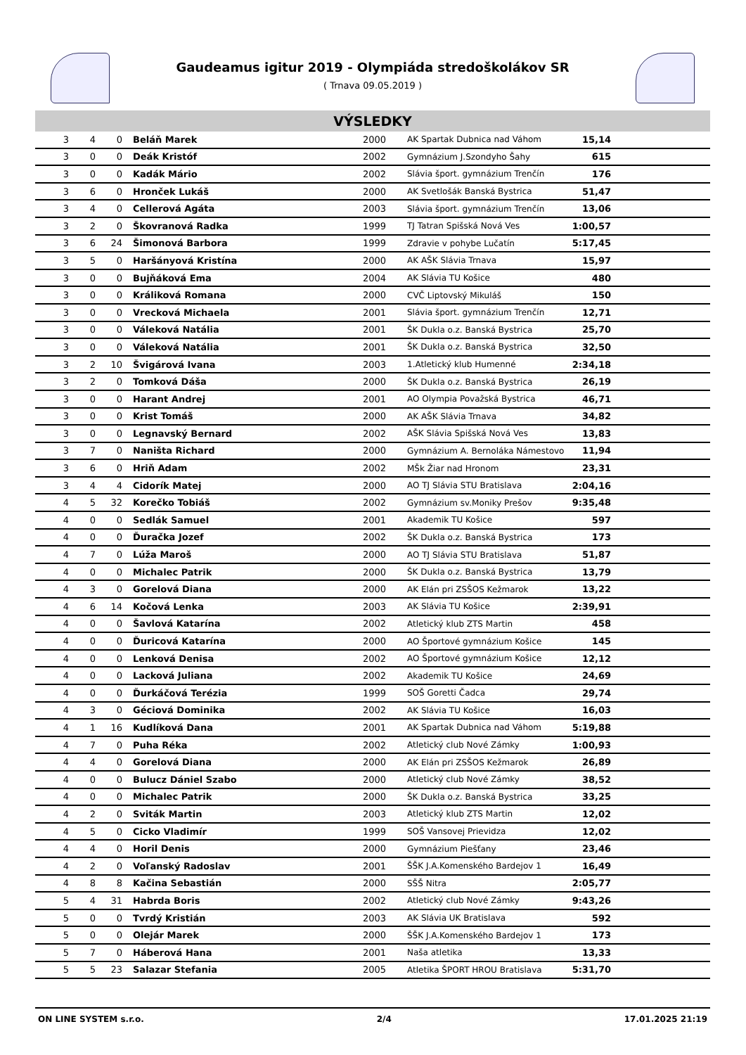Gaudeamus igitur 2019 - Olympiáda stredoškolákov SR
( Trnava 09.05.2019 )
VÝSLEDKY
| 3 | 4 | 0 | Beláň Marek | 2000 | AK Spartak Dubnica nad Váhom | 15,14 | |
| 3 | 0 | 0 | Deák Kristóf | 2002 | Gymnázium J.Szondyho Šahy | 615 | |
| 3 | 0 | 0 | Kadák Mário | 2002 | Slávia šport. gymnázium Trenčín | 176 | |
| 3 | 6 | 0 | Hronček Lukáš | 2000 | AK Svetlošák Banská Bystrica | 51,47 | |
| 3 | 4 | 0 | Cellerová Agáta | 2003 | Slávia šport. gymnázium Trenčín | 13,06 | |
| 3 | 2 | 0 | Škovranová Radka | 1999 | TJ Tatran Spišská Nová Ves | 1:00,57 | |
| 3 | 6 | 24 | Šimonová Barbora | 1999 | Zdravie v pohybe Lučatín | 5:17,45 | |
| 3 | 5 | 0 | Haršányová Kristína | 2000 | AK AŠK Slávia Trnava | 15,97 | |
| 3 | 0 | 0 | Bujňáková Ema | 2004 | AK Slávia TU Košice | 480 | |
| 3 | 0 | 0 | Králiková Romana | 2000 | CVČ Liptovský Mikuláš | 150 | |
| 3 | 0 | 0 | Vrecková Michaela | 2001 | Slávia šport. gymnázium Trenčín | 12,71 | |
| 3 | 0 | 0 | Váleková Natália | 2001 | ŠK Dukla o.z. Banská Bystrica | 25,70 | |
| 3 | 0 | 0 | Váleková Natália | 2001 | ŠK Dukla o.z. Banská Bystrica | 32,50 | |
| 3 | 2 | 10 | Švigárová Ivana | 2003 | 1.Atletický klub Humenné | 2:34,18 | |
| 3 | 2 | 0 | Tomková Dáša | 2000 | ŠK Dukla o.z. Banská Bystrica | 26,19 | |
| 3 | 0 | 0 | Harant Andrej | 2001 | AO Olympia Považská Bystrica | 46,71 | |
| 3 | 0 | 0 | Krist Tomáš | 2000 | AK AŠK Slávia Trnava | 34,82 | |
| 3 | 0 | 0 | Legnavský Bernard | 2002 | AŠK Slávia Spišská Nová Ves | 13,83 | |
| 3 | 7 | 0 | Naništa Richard | 2000 | Gymnázium A. Bernoláka Námestovo | 11,94 | |
| 3 | 6 | 0 | Hriň Adam | 2002 | MŠk Žiar nad Hronom | 23,31 | |
| 3 | 4 | 4 | Cidorík Matej | 2000 | AO TJ Slávia STU Bratislava | 2:04,16 | |
| 4 | 5 | 32 | Korečko Tobiáš | 2002 | Gymnázium sv.Moniky Prešov | 9:35,48 | |
| 4 | 0 | 0 | Sedlák Samuel | 2001 | Akademik TU Košice | 597 | |
| 4 | 0 | 0 | Ďuračka Jozef | 2002 | ŠK Dukla o.z. Banská Bystrica | 173 | |
| 4 | 7 | 0 | Lúža Maroš | 2000 | AO TJ Slávia STU Bratislava | 51,87 | |
| 4 | 0 | 0 | Michalec Patrik | 2000 | ŠK Dukla o.z. Banská Bystrica | 13,79 | |
| 4 | 3 | 0 | Gorelová Diana | 2000 | AK Elán pri ZSŠOS Kežmarok | 13,22 | |
| 4 | 6 | 14 | Kočová Lenka | 2003 | AK Slávia TU Košice | 2:39,91 | |
| 4 | 0 | 0 | Šavlová Katarína | 2002 | Atletický klub ZTS Martin | 458 | |
| 4 | 0 | 0 | Ďuricová Katarína | 2000 | AO Športové gymnázium Košice | 145 | |
| 4 | 0 | 0 | Lenková Denisa | 2002 | AO Športové gymnázium Košice | 12,12 | |
| 4 | 0 | 0 | Lacková Juliana | 2002 | Akademik TU Košice | 24,69 | |
| 4 | 0 | 0 | Ďurkáčová Terézia | 1999 | SOŠ Goretti Čadca | 29,74 | |
| 4 | 3 | 0 | Géciová Dominika | 2002 | AK Slávia TU Košice | 16,03 | |
| 4 | 1 | 16 | Kudlíková Dana | 2001 | AK Spartak Dubnica nad Váhom | 5:19,88 | |
| 4 | 7 | 0 | Puha Réka | 2002 | Atletický club Nové Zámky | 1:00,93 | |
| 4 | 4 | 0 | Gorelová Diana | 2000 | AK Elán pri ZSŠOS Kežmarok | 26,89 | |
| 4 | 0 | 0 | Bulucz Dániel Szabo | 2000 | Atletický club Nové Zámky | 38,52 | |
| 4 | 0 | 0 | Michalec Patrik | 2000 | ŠK Dukla o.z. Banská Bystrica | 33,25 | |
| 4 | 2 | 0 | Sviták Martin | 2003 | Atletický klub ZTS Martin | 12,02 | |
| 4 | 5 | 0 | Cicko Vladimír | 1999 | SOŠ Vansovej Prievidza | 12,02 | |
| 4 | 4 | 0 | Horil Denis | 2000 | Gymnázium Piešťany | 23,46 | |
| 4 | 2 | 0 | Voľanský Radoslav | 2001 | ŠŠK J.A.Komenského Bardejov 1 | 16,49 | |
| 4 | 8 | 8 | Kačina Sebastián | 2000 | SŠŠ Nitra | 2:05,77 | |
| 5 | 4 | 31 | Habrda Boris | 2002 | Atletický club Nové Zámky | 9:43,26 | |
| 5 | 0 | 0 | Tvrdý Kristián | 2003 | AK Slávia UK Bratislava | 592 | |
| 5 | 0 | 0 | Olejár Marek | 2000 | ŠŠK J.A.Komenského Bardejov 1 | 173 | |
| 5 | 7 | 0 | Háberová Hana | 2001 | Naša atletika | 13,33 | |
| 5 | 5 | 23 | Salazar Stefania | 2005 | Atletika ŠPORT HROU Bratislava | 5:31,70 | |
ON LINE SYSTEM s.r.o. 2/4 17.01.2025 21:19